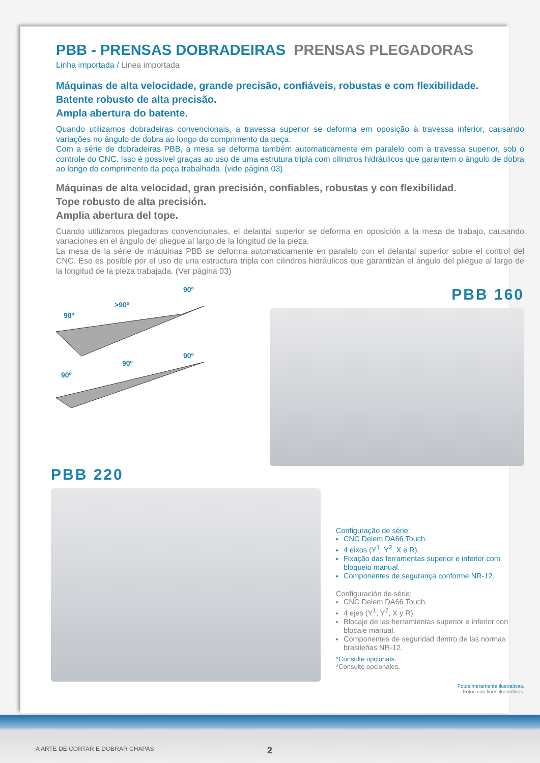PBB - PRENSAS DOBRADEIRAS PRENSAS PLEGADORAS
Linha importada / Linea importada
Máquinas de alta velocidade, grande precisão, confiáveis, robustas e com flexibilidade.
Batente robusto de alta precisão.
Ampla abertura do batente.
Quando utilizamos dobradeiras convencionais, a travessa superior se deforma em oposição à travessa inferior, causando variações no ângulo de dobra ao longo do comprimento da peça.
Com a série de dobradeiras PBB, a mesa se deforma também automaticamente em paralelo com a travessa superior, sob o controle do CNC. Isso é possível graças ao uso de uma estrutura tripla com cilindros hidráulicos que garantem o ângulo de dobra ao longo do comprimento da peça trabalhada. (vide página 03)
Máquinas de alta velocidad, gran precisión, confiables, robustas y con flexibilidad.
Tope robusto de alta precisión.
Amplia abertura del tope.
Cuando utilizamos plegadoras convencionales, el delantal superior se deforma en oposición a la mesa de trabajo, causando variaciones en el ángulo del pliegue al largo de la longitud de la pieza.
La mesa de la série de máquinas PBB se deforma automaticamente en paralelo con el delantal superior sobre el control del CNC. Eso es posible por el uso de una estructura tripla con cilindros hidráulicos que garantizan el ángulo del pliegue al largo de la longitud de la pieza trabajada. (Ver página 03)
90º
>90º
90º
90º
90º
90º
PBB 160
PBB 220
Configuração de série:
CNC Delem DA66 Touch.
4 eixos (Y<sup>1</sup>, Y<sup>2</sup>, X e R).
Fixação das ferramentas superior e inferior com bloqueio manual.
Componentes de segurança conforme NR-12.
Configuración de série:
CNC Delem DA66 Touch.
4 ejes (Y<sup>1</sup>, Y<sup>2</sup>, X y R).
Blocaje de las herramientas superior e inferior con blocaje manual.
Componentes de seguridad dentro de las normas brasileñas NR-12.
*Consulte opcionais.
*Consulte opcionales.
Fotos meramente ilustrativas.
Fotos con fines ilustrativos.
A ARTE DE CORTAR E DOBRAR CHAPAS 2